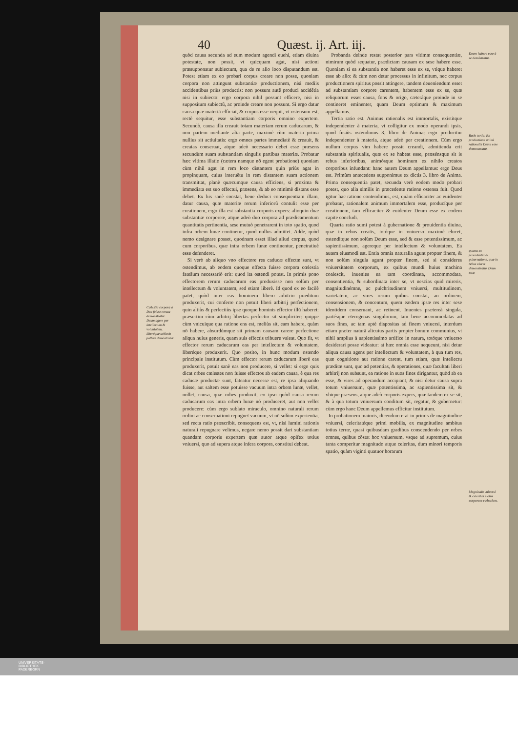40 Quæst. ij. Art. iij.
Cœlestia corpora à Deo fuisse creata demonstratur.
Deum agere per intellectum & voluntatem, liberóque arbitrio pollere demõstratur.
quòd causa secunda ad eum modum agendi euehi, etiam diuina potestate, non possit, vt quicquam agat, nisi actioni præsupponatur subiectum, qua de re alio loco disputandum est. Potest etiam ex eo probari corpus creare non posse, quoniam corpora non attingunt substantiæ productionem, nisi mediis accidentibus priùs productis: non possunt autẽ produci accidẽtia nisi in subiecto: ergo corpora nihil possunt efficere, nisi in suppositum subiectũ, ac proinde creare non possunt. Si ergo datur causa quæ materiã efficiat, & corpus esse nequit, vt ostensum est, rectè sequitur, esse substantiam corporis omnino expertem. Secundò, causa illa creauit totam materiam rerum caducarum, & non partem mediante alia parte, maximè cùm materia prima nullius sit actiuitatis: ergo omnes partes immediatè & creauit, & creatas conseruat, atque adeò necessario debet esse præsens secundùm suam substantiam singulis partibus materiæ. Probatur hæc vltima illatio (cætera namque nõ egent probatione) quoniam cùm nihil agat in rem loco distantem quin priùs agat in propinquam, cuius interuẽtu in rem distantem suam actionem transmittat, planè quæcumque causa efficiens, si proxima & immediata est suo effectui, præsens, & ab eo minimè distans esse debet. Ex his sanè constat, bene deduci consequentiam illam, datur causa, quæ materiæ rerum inferiorũ contulit esse per creationem, ergo illa est substantia corporis expers: alioquin duæ substantiæ corporeæ, atque adeò duo corpora ad prædicamentum quantitatis pertinentia, sese mutuò penetrarent in toto spatio, quod infra orbem lunæ continetur, quod nullus admittet. Adde, quòd nemo designare posset, quodnam esset illud aliud corpus, quod cum corporibus, quæ intra orbem lunæ continentur, penetratiuè esse defenderet.
Si verò ab aliquo vno effectore res caducæ effectæ sunt, vt ostendimus, ab eodem quoque effecta fuisse corpora cœlestia fateãum necessariò erit: quod ita ostendi potest. In primis pono effectorem rerum caducarum eas produxisse non solùm per intellectum & voluntatem, sed etiam liberè. Id quod ex eo facilè patet, quòd inter eas hominem libero arbitrio præditum produxerit, cui conferre non potuit liberi arbitrij perfectionem, quin altiùs & perfectiùs ipse quoque hominis effector illũ haberet: præsertim cùm arbitrij libertas perfectio sit simpliciter: quippe cùm vnicuique qua ratione ens est, meliùs sit, eam habere, quàm nõ habere, absurdúmque sit primam causam carere perfectione aliqua huius generis, quam suis effectis tribuere valeat. Quo fit, vt effector rerum caducarum eas per intellectum & voluntatem, liberéque produxerit. Quo posito, in hunc modum ostendo principale institutum. Cùm effector rerum caducarum liberè eas produxerit, potuit sanè eas non producere, si vellet: si ergo quis dicat orbes cœlestes non fuisse effectos ab eadem causa, è qua res caducæ productæ sunt, fateatur necesse est, re ipsa aliquando fuisse, aut saltem esse potuisse vacuum intra orbem lunæ, vellet, nollet, causa, quæ orbes produxit, eo ipso quòd causa rerum caducarum eas intra orbem lunæ nõ produceret, aut non vellet producere: cùm ergo sublato miraculo, omnino naturali rerum ordini ac conseruationi repugnet vacuum, vt nõ solùm experientia, sed recta ratio præscribit, consequens est, vt, nisi lumini rationis naturali repugnare velimus, negare nemo possit dari substantiam quandam corporis expertem quæ autor atque opifex totius vniuersi, quo ad supera atque infera corpora, constitui debeat.
Probanda deinde restat posterior pars vltimæ consequentiæ, nimirum quòd sequatur, prædictam causam ex sese habere esse. Quoniam si ea substantia non haberet esse ex se, vtique haberet esse ab alio: & cùm non detur processus in infinitum, nec corpus productionem spiritus possit attingere, tandem deueniendum esset ad substantiam corpore carentem, habentem esse ex se, quæ reliquorum esset causa, fons & origo, cæteráque proinde in se contineret eminenter, quam Deum optimum & maximum appellamus.
Tertia ratio est. Animus rationalis est immortalis, existitque independenter à materia, vt colligitur ex modo operandi ipsis, quod fusiùs ostendimus 3. libro de Anima: ergo producitur independenter à materia, atque adeò per creationem. Cùm ergo nullum corpus vim habere possit creandi, admittenda erit substantia spiritualis, quæ ex se habeat esse, præsénsque sit is rebus inferioribus, animósque hominum ex nihilo creatos corporibus infundant: hanc autem Deum appellamus: ergo Deus est. Primùm antecedens supponimus ex dictis 3. libro de Anima. Prima consequentia patet, secunda verò eodem modo probari potest, quo alia similis in præcedente ratione ostensa fuit. Quod igitur hac ratione contendimus, est, quàm efficaciter ac euidenter probatur, rationalem animum immortalem esse, producíque per creationem, tam efficaciter & euidenter Deum esse ex eodem capite concludi.
Quarta ratio sumi potest à gubernatione & prouidentia diuina, quæ in rebus creatis, totóque in vniuerso maximè elucet, ostenditque non solùm Deum esse, sed & esse potentissimum, ac sapientissimum, agereque per intellectum & voluntatem. Ea autem eiusmodi est. Entia omnia naturalia agunt propter finem, & non solùm singula agunt propter finem, sed si consideres vniuersitatem corporum, ex quibus mundi huius machina coalescit, inuenies ea tam coordinata, accommodata, consentientia, & subordinata inter se, vt nescias quid mireris, magnitudinémne, ac pulchritudinem vniuersi, multitudinem, varietatem, ac vires rerum quibus constat, an ordinem, consensionem, & concentum, quem eædem ipsæ res inter sese identidem conseruant, ac retinent. Inuenies prætereà singula, partésque eterogenas singulorum, tam bene accommodatas ad suos fines, ac tam aptè dispositas ad finem vniuersi, interdum etiam præter naturã alicuius partis propter bonum communius, vt nihil amplius à sapientissimo artifice in natura, totóque vniuerso desiderari posse videatur: at hæc omnia esse nequeunt, nisi detur aliqua causa agens per intellectum & voluntatem, à qua tum res, quæ cognitione aut ratione carent, tum etiam, quæ intellectu præditæ sunt, quo ad potentias, & operationes, quæ facultati liberi arbitrij non subsunt, ea ratione in suos fines dirigantur, quòd ab ea esse, & vires ad operandum accipiant, & nisi detur causa supra totum vniuersum, quæ potentissima, ac sapientissima sit, & vbique præsens, atque adeò corporis expers, quæ tandem ex se sit, & à qua totum vniuersum conditum sit, regatur, & gubernetur: cùm ergo hanc Deum appellemus efficitur institutum.
In probationem maioris, dicendum erat in primis de magnitudine vniuersi, celeritatéque primi mobilis, ex magnitudine ambitus totius terræ, quasi quibusdam gradibus conscendendo per orbes omnes, quibus cõstat hoc vniuersum, vsque ad supremum, cuius tanta comperitur magnitudo atque celeritas, dum minori temporis spatio, quàm viginti quatuor horarum
Deum habere esse à se demõstratur.
Ratio tertia. Ex productione animi rationalis Deum esse demonstratur.
quarta ex prouidentia & gubernatione, quæ in rebus elucet demonstratur Deum esse.
Magnitudo vniuersi & celeritas motus corporum cœlestium.
UNIVERSITÄTS-
BIBLIOTHEK
PADERBORN